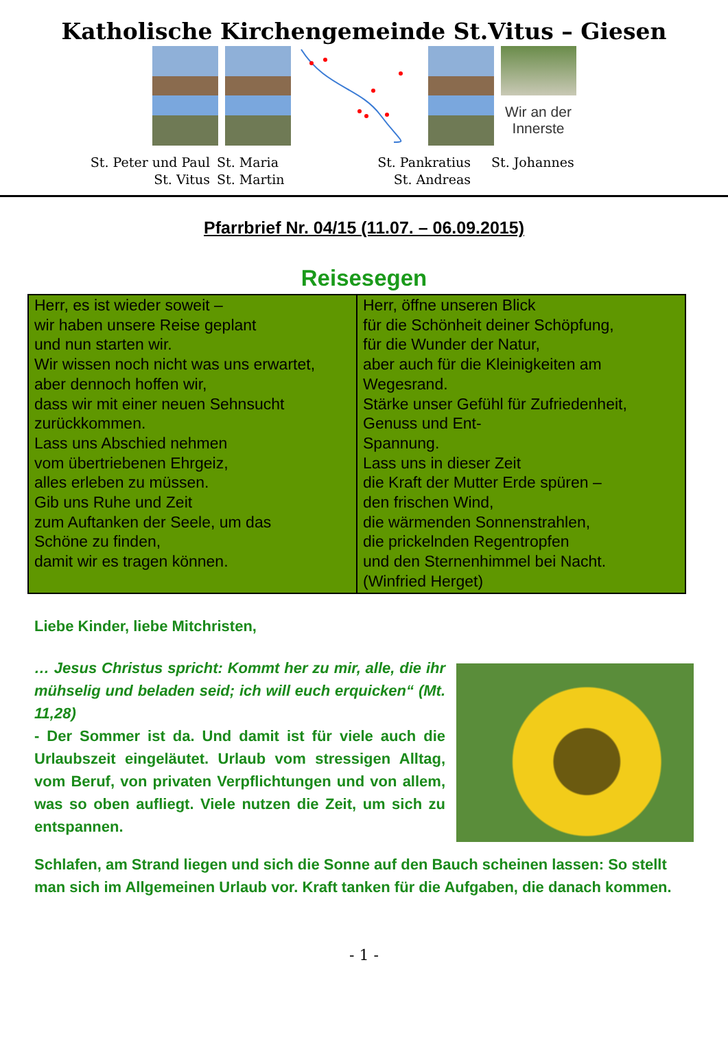Katholische Kirchengemeinde St.Vitus – Giesen
Wir an der Innerste
St. Peter und Paul
St. Vitus
St. Maria
St. Martin
St. Pankratius
St. Andreas
St. Johannes
Pfarrbrief Nr. 04/15 (11.07. – 06.09.2015)
Reisesegen
| Herr, es ist wieder soweit – wir haben unsere Reise geplant und nun starten wir. Wir wissen noch nicht was uns erwartet, aber dennoch hoffen wir, dass wir mit einer neuen Sehnsucht zurückkommen. Lass uns Abschied nehmen vom übertriebenen Ehrgeiz, alles erleben zu müssen. Gib uns Ruhe und Zeit zum Auftanken der Seele, um das Schöne zu finden, damit wir es tragen können. | Herr, öffne unseren Blick für die Schönheit deiner Schöpfung, für die Wunder der Natur, aber auch für die Kleinigkeiten am Wegesrand. Stärke unser Gefühl für Zufriedenheit, Genuss und Ent- Spannung. Lass uns in dieser Zeit die Kraft der Mutter Erde spüren – den frischen Wind, die wärmenden Sonnenstrahlen, die prickelnden Regentropfen und den Sternenhimmel bei Nacht. (Winfried Herget) |
Liebe Kinder, liebe Mitchristen,
… Jesus Christus spricht: Kommt her zu mir, alle, die ihr mühselig und beladen seid; ich will euch erquicken“ (Mt. 11,28)
- Der Sommer ist da. Und damit ist für viele auch die Urlaubszeit eingeläutet. Urlaub vom stressigen Alltag, vom Beruf, von privaten Verpflichtungen und von allem, was so oben aufliegt. Viele nutzen die Zeit, um sich zu entspannen.
Schlafen, am Strand liegen und sich die Sonne auf den Bauch scheinen lassen: So stellt man sich im Allgemeinen Urlaub vor. Kraft tanken für die Aufgaben, die danach kommen.
- 1 -